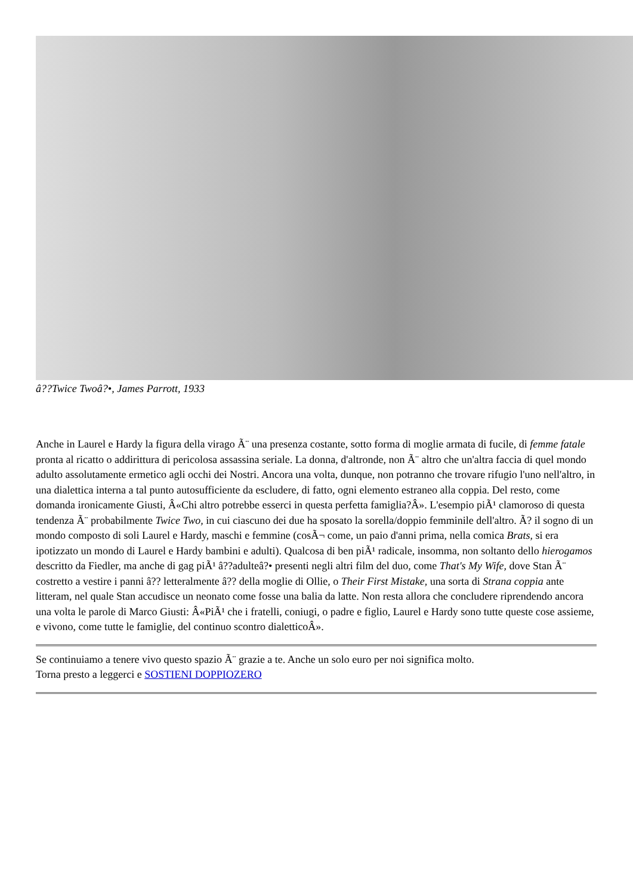â??Twice Twoâ?•, James Parrott, 1933
Anche in Laurel e Hardy la figura della virago Ã¨ una presenza costante, sotto forma di moglie armata di fucile, di femme fatale pronta al ricatto o addirittura di pericolosa assassina seriale. La donna, d'altronde, non Ã¨ altro che un'altra faccia di quel mondo adulto assolutamente ermetico agli occhi dei Nostri. Ancora una volta, dunque, non potranno che trovare rifugio l'uno nell'altro, in una dialettica interna a tal punto autosufficiente da escludere, di fatto, ogni elemento estraneo alla coppia. Del resto, come domanda ironicamente Giusti, Â«Chi altro potrebbe esserci in questa perfetta famiglia?Â». L'esempio piÃ¹ clamoroso di questa tendenza Ã¨ probabilmente Twice Two, in cui ciascuno dei due ha sposato la sorella/doppio femminile dell'altro. Ã? il sogno di un mondo composto di soli Laurel e Hardy, maschi e femmine (cosÃ¬ come, un paio d'anni prima, nella comica Brats, si era ipotizzato un mondo di Laurel e Hardy bambini e adulti). Qualcosa di ben piÃ¹ radicale, insomma, non soltanto dello hierogamos descritto da Fiedler, ma anche di gag piÃ¹ â??adulteâ?• presenti negli altri film del duo, come That's My Wife, dove Stan Ã¨ costretto a vestire i panni â?? letteralmente â?? della moglie di Ollie, o Their First Mistake, una sorta di Strana coppia ante litteram, nel quale Stan accudisce un neonato come fosse una balia da latte. Non resta allora che concludere riprendendo ancora una volta le parole di Marco Giusti: Â«PiÃ¹ che i fratelli, coniugi, o padre e figlio, Laurel e Hardy sono tutte queste cose assieme, e vivono, come tutte le famiglie, del continuo scontro dialetticoÂ».
Se continuiamo a tenere vivo questo spazio Ã¨ grazie a te. Anche un solo euro per noi significa molto.
Torna presto a leggerci e SOSTIENI DOPPIOZERO